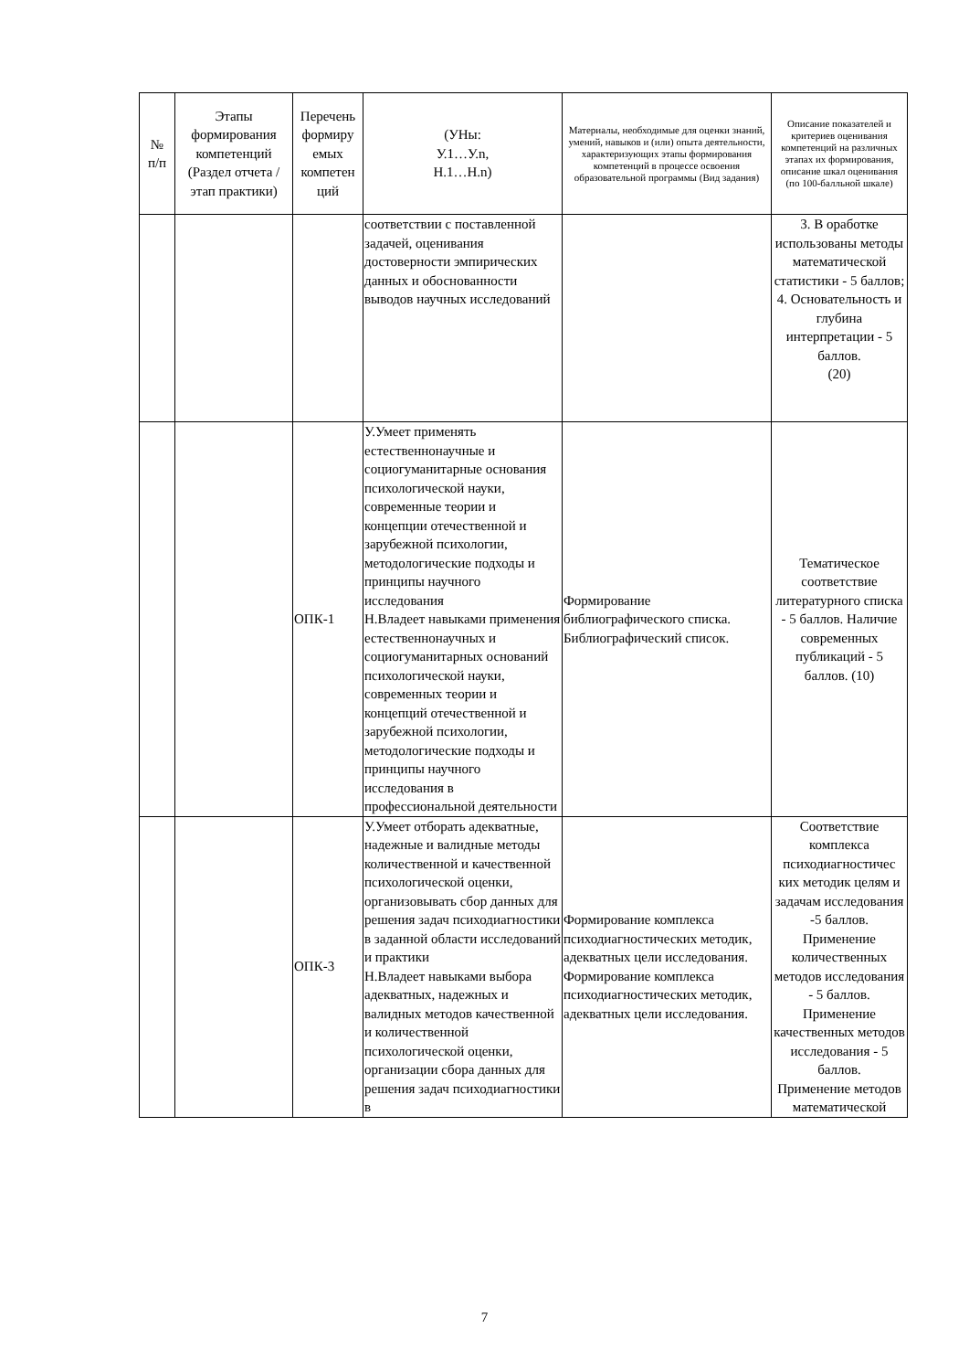| № п/п | Этапы формирования компетенций (Раздел отчета / этап практики) | Перечень формиру емых компетен ций | (УНы: У.1…У.n, Н.1…Н.n) | Материалы, необходимые для оценки знаний, умений, навыков и (или) опыта деятельности, характеризующих этапы формирования компетенций в процессе освоения образовательной программы (Вид задания) | Описание показателей и критериев оценивания компетенций на различных этапах их формирования, описание шкал оценивания (по 100-балльной шкале) |
| --- | --- | --- | --- | --- | --- |
| | | | соответствии с поставленной задачей, оценивания достоверности эмпирических данных и обоснованности выводов научных исследований | | 3. В оработке использованы методы математической статистики - 5 баллов; 4. Основательность и глубина интерпретации - 5 баллов. (20) |
| | | ОПК-1 | У.Умеет применять естественнонаучные и социогуманитарные основания психологической науки, современные теории и концепции отечественной и зарубежной психологии, методологические подходы и принципы научного исследования Н.Владеет навыками применения естественнонаучных и социогуманитарных оснований психологической науки, современных теории и концепций отечественной и зарубежной психологии, методологические подходы и принципы научного исследования в профессиональной деятельности | Формирование библиографического списка. Библиографический список. | Тематическое соответствие литературного списка - 5 баллов. Наличие современных публикаций - 5 баллов. (10) |
| | | ОПК-3 | У.Умеет отборать адекватные, надежные и валидные методы количественной и качественной психологической оценки, организовывать сбор данных для решения задач психодиагностики в заданной области исследований и практики Н.Владеет навыками выбора адекватных, надежных и валидных методов качественной и количественной психологической оценки, организации сбора данных для решения задач психодиагностики в | Формирование комплекса психодиагностических методик, адекватных цели исследования. Формирование комплекса психодиагностических методик, адекватных цели исследования. | Соответствие комплекса психодиагностичес ких методик целям и задачам исследования -5 баллов. Применение количественных методов исследования - 5 баллов. Применение качественных методов исследования - 5 баллов. Применение методов математической |
7